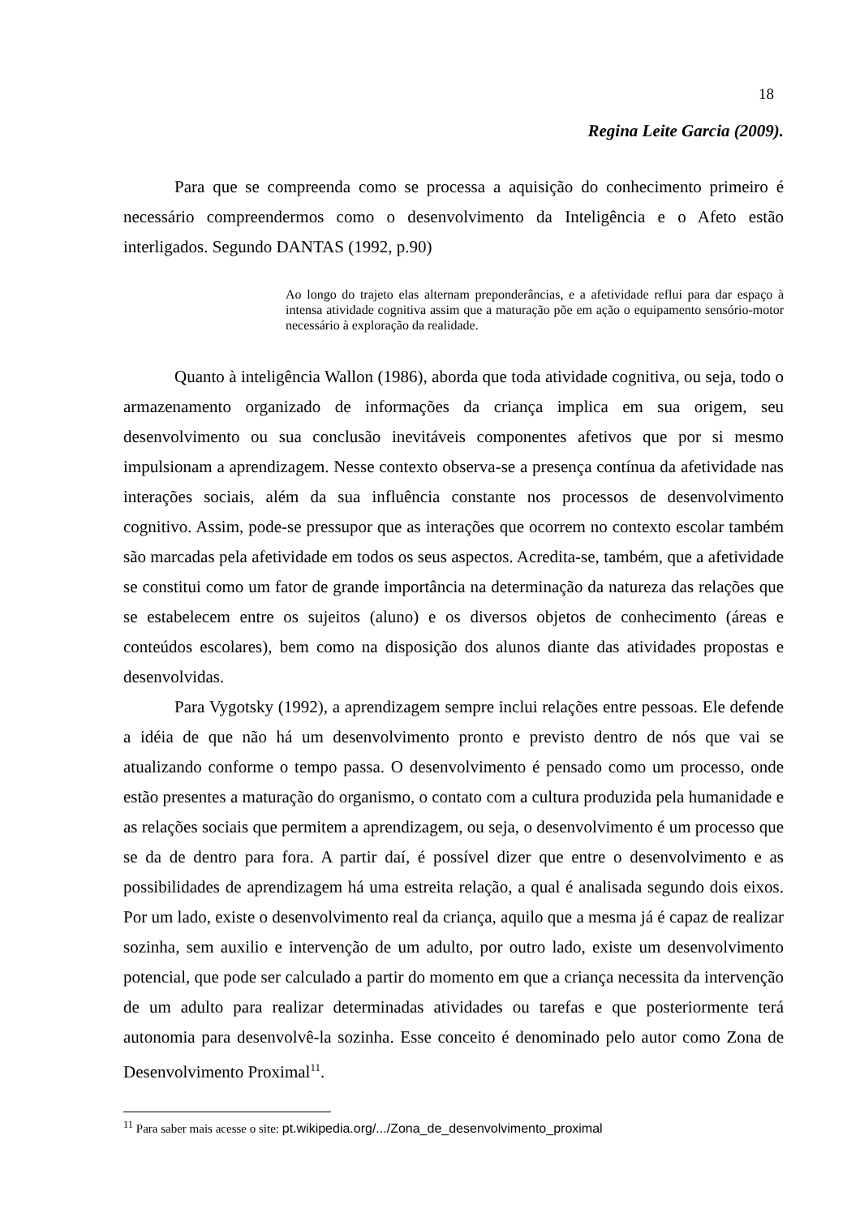18
Regina Leite Garcia (2009).
Para que se compreenda como se processa a aquisição do conhecimento primeiro é necessário compreendermos como o desenvolvimento da Inteligência e o Afeto estão interligados. Segundo DANTAS (1992, p.90)
Ao longo do trajeto elas alternam preponderâncias, e a afetividade reflui para dar espaço à intensa atividade cognitiva assim que a maturação põe em ação o equipamento sensório-motor necessário à exploração da realidade.
Quanto à inteligência Wallon (1986), aborda que toda atividade cognitiva, ou seja, todo o armazenamento organizado de informações da criança implica em sua origem, seu desenvolvimento ou sua conclusão inevitáveis componentes afetivos que por si mesmo impulsionam a aprendizagem. Nesse contexto observa-se a presença contínua da afetividade nas interações sociais, além da sua influência constante nos processos de desenvolvimento cognitivo. Assim, pode-se pressupor que as interações que ocorrem no contexto escolar também são marcadas pela afetividade em todos os seus aspectos. Acredita-se, também, que a afetividade se constitui como um fator de grande importância na determinação da natureza das relações que se estabelecem entre os sujeitos (aluno) e os diversos objetos de conhecimento (áreas e conteúdos escolares), bem como na disposição dos alunos diante das atividades propostas e desenvolvidas.
Para Vygotsky (1992), a aprendizagem sempre inclui relações entre pessoas. Ele defende a idéia de que não há um desenvolvimento pronto e previsto dentro de nós que vai se atualizando conforme o tempo passa. O desenvolvimento é pensado como um processo, onde estão presentes a maturação do organismo, o contato com a cultura produzida pela humanidade e as relações sociais que permitem a aprendizagem, ou seja, o desenvolvimento é um processo que se da de dentro para fora. A partir daí, é possível dizer que entre o desenvolvimento e as possibilidades de aprendizagem há uma estreita relação, a qual é analisada segundo dois eixos. Por um lado, existe o desenvolvimento real da criança, aquilo que a mesma já é capaz de realizar sozinha, sem auxilio e intervenção de um adulto, por outro lado, existe um desenvolvimento potencial, que pode ser calculado a partir do momento em que a criança necessita da intervenção de um adulto para realizar determinadas atividades ou tarefas e que posteriormente terá autonomia para desenvolvê-la sozinha. Esse conceito é denominado pelo autor como Zona de Desenvolvimento Proximal<sup>11</sup>.
<sup>11</sup> Para saber mais acesse o site: pt.wikipedia.org/.../Zona_de_desenvolvimento_proximal